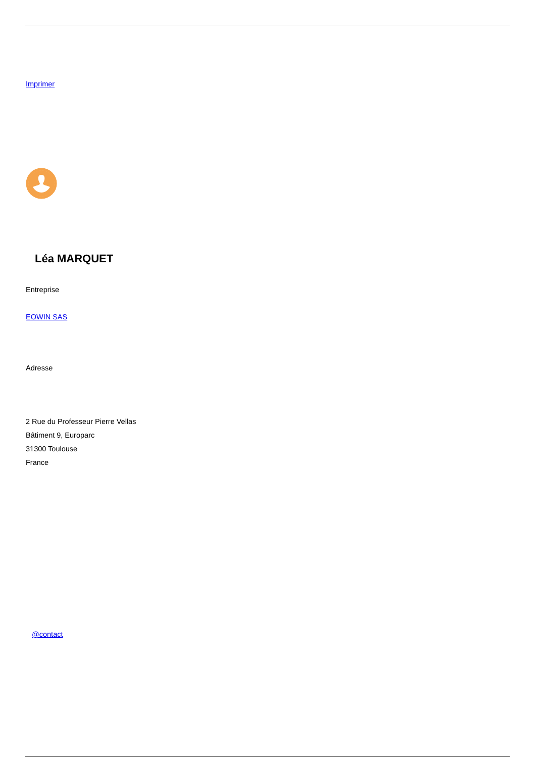Imprimer
Léa MARQUET
Entreprise
EOWIN SAS
Adresse
2 Rue du Professeur Pierre Vellas
Bâtiment 9, Europarc
31300 Toulouse
France
@contact